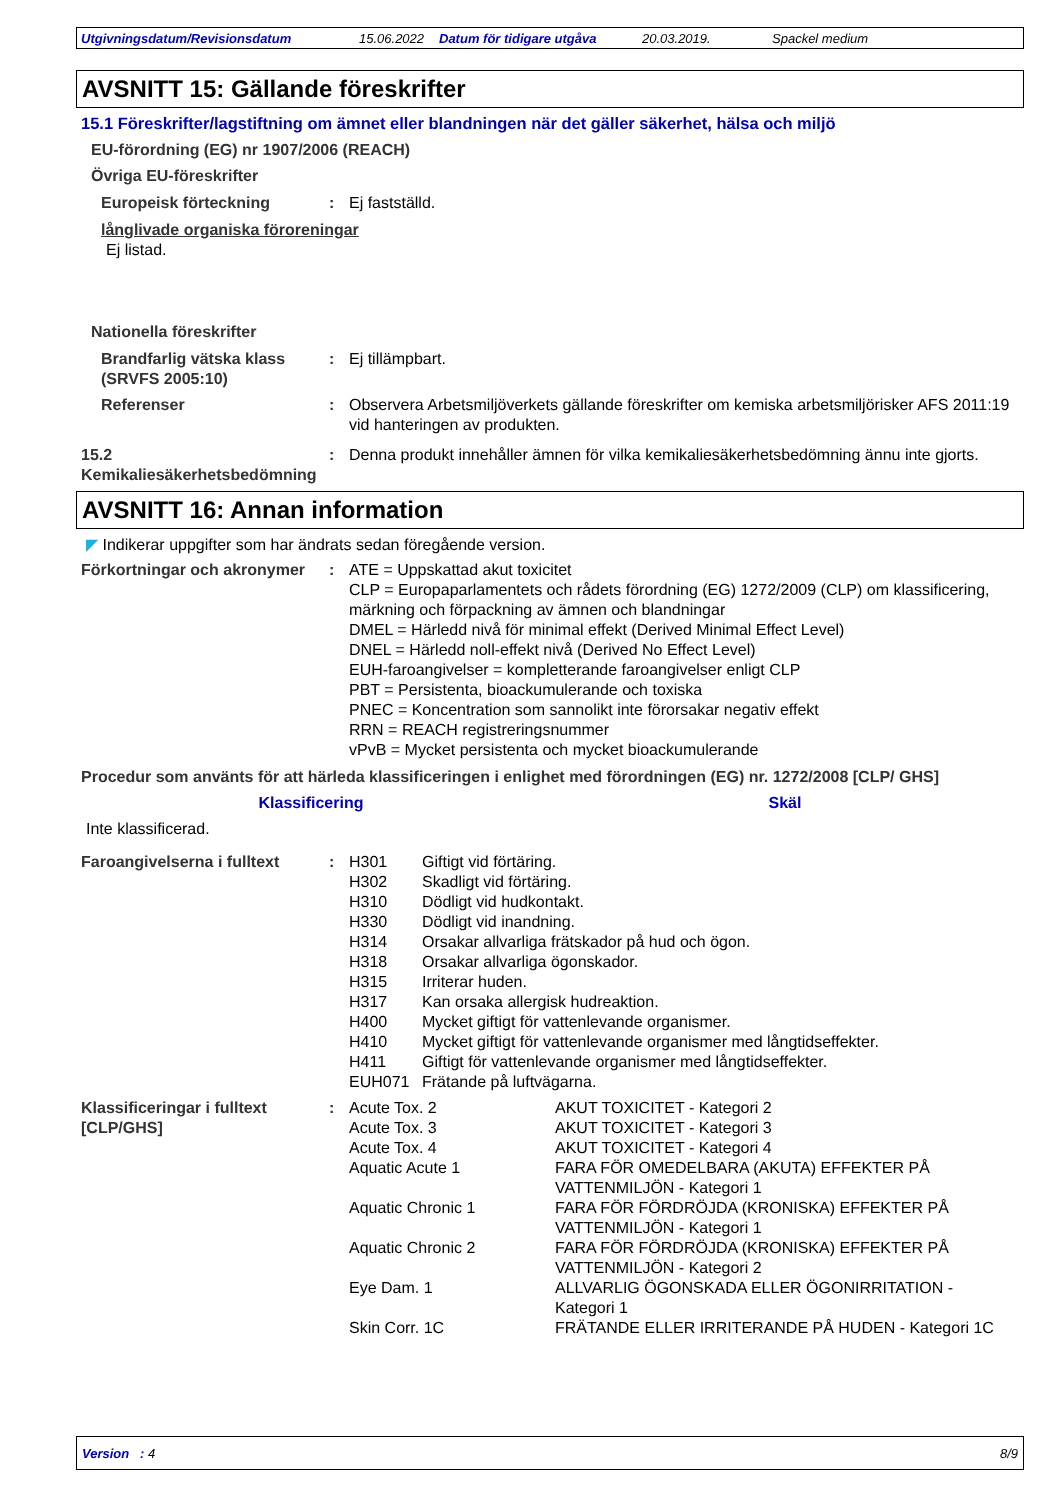Utgivningsdatum/Revisionsdatum 15.06.2022 Datum för tidigare utgåva 20.03.2019. Spackel medium
AVSNITT 15: Gällande föreskrifter
15.1 Föreskrifter/lagstiftning om ämnet eller blandningen när det gäller säkerhet, hälsa och miljö
EU-förordning (EG) nr 1907/2006 (REACH)
Övriga EU-föreskrifter
Europeisk förteckning : Ej fastställd.
långlivade organiska föroreningar
Ej listad.
Nationella föreskrifter
Brandfarlig vätska klass (SRVFS 2005:10)
: Ej tillämpbart.
Referenser : Observera Arbetsmiljöverkets gällande föreskrifter om kemiska arbetsmiljörisker AFS 2011:19 vid hanteringen av produkten.
15.2 Kemikaliesäkerhetsbedömning
: Denna produkt innehåller ämnen för vilka kemikaliesäkerhetsbedömning ännu inte gjorts.
AVSNITT 16: Annan information
◤ Indikerar uppgifter som har ändrats sedan föregående version.
Förkortningar och akronymer
: ATE = Uppskattad akut toxicitet
CLP = Europaparlamentets och rådets förordning (EG) 1272/2009 (CLP) om klassificering, märkning och förpackning av ämnen och blandningar
DMEL = Härledd nivå för minimal effekt (Derived Minimal Effect Level)
DNEL = Härledd noll-effekt nivå (Derived No Effect Level)
EUH-faroangivelser = kompletterande faroangivelser enligt CLP
PBT = Persistenta, bioackumulerande och toxiska
PNEC = Koncentration som sannolikt inte förorsakar negativ effekt
RRN = REACH registreringsnummer
vPvB = Mycket persistenta och mycket bioackumulerande
Procedur som använts för att härleda klassificeringen i enlighet med förordningen (EG) nr. 1272/2008 [CLP/ GHS]
Klassificering Skäl
Inte klassificerad.
Faroangivelserna i fulltext
: H301 Giftigt vid förtäring.
H302 Skadligt vid förtäring.
H310 Dödligt vid hudkontakt.
H330 Dödligt vid inandning.
H314 Orsakar allvarliga frätskador på hud och ögon.
H318 Orsakar allvarliga ögonskador.
H315 Irriterar huden.
H317 Kan orsaka allergisk hudreaktion.
H400 Mycket giftigt för vattenlevande organismer.
H410 Mycket giftigt för vattenlevande organismer med långtidseffekter.
H411 Giftigt för vattenlevande organismer med långtidseffekter.
EUH071 Frätande på luftvägarna.
Klassificeringar i fulltext [CLP/GHS]
: Acute Tox. 2 AKUT TOXICITET - Kategori 2
Acute Tox. 3 AKUT TOXICITET - Kategori 3
Acute Tox. 4 AKUT TOXICITET - Kategori 4
Aquatic Acute 1 FARA FÖR OMEDELBARA (AKUTA) EFFEKTER PÅ VATTENMILJÖN - Kategori 1
Aquatic Chronic 1 FARA FÖR FÖRDRÖJDA (KRONISKA) EFFEKTER PÅ VATTENMILJÖN - Kategori 1
Aquatic Chronic 2 FARA FÖR FÖRDRÖJDA (KRONISKA) EFFEKTER PÅ VATTENMILJÖN - Kategori 2
Eye Dam. 1 ALLVARLIG ÖGONSKADA ELLER ÖGONIRRITATION - Kategori 1
Skin Corr. 1C FRÄTANDE ELLER IRRITERANDE PÅ HUDEN - Kategori 1C
Version : 4 8/9